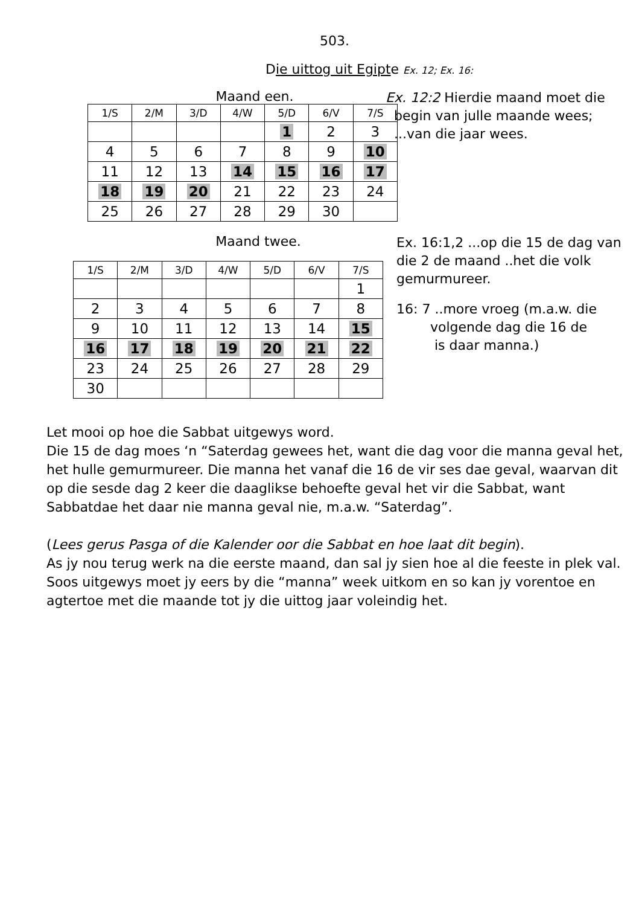503.
Die uittog uit Egipte Ex. 12; Ex. 16:
Maand een.
| 1/S | 2/M | 3/D | 4/W | 5/D | 6/V | 7/S |
| | | | | 1 | 2 | 3 |
| 4 | 5 | 6 | 7 | 8 | 9 | 10 |
| 11 | 12 | 13 | 14 | 15 | 16 | 17 |
| 18 | 19 | 20 | 21 | 22 | 23 | 24 |
| 25 | 26 | 27 | 28 | 29 | 30 | |
Ex. 12:2 Hierdie maand moet die
begin van julle maande wees;
...van die jaar wees.
Maand twee.
| 1/S | 2/M | 3/D | 4/W | 5/D | 6/V | 7/S |
| | | | | | | 1 |
| 2 | 3 | 4 | 5 | 6 | 7 | 8 |
| 9 | 10 | 11 | 12 | 13 | 14 | 15 |
| 16 | 17 | 18 | 19 | 20 | 21 | 22 |
| 23 | 24 | 25 | 26 | 27 | 28 | 29 |
| 30 | | | | | | |
Ex. 16:1,2 ...op die 15 de dag van
die 2 de maand ..het die volk
gemurmureer.
16: 7 ..more vroeg (m.a.w. die
volgende dag die 16 de
is daar manna.)
Let mooi op hoe die Sabbat uitgewys word.
Die 15 de dag moes ‘n “Saterdag gewees het, want die dag voor die manna geval het, het hulle gemurmureer. Die manna het vanaf die 16 de vir ses dae geval, waarvan dit op die sesde dag 2 keer die daaglikse behoefte geval het vir die Sabbat, want Sabbatdae het daar nie manna geval nie, m.a.w. “Saterdag”.
(Lees gerus Pasga of die Kalender oor die Sabbat en hoe laat dit begin).
As jy nou terug werk na die eerste maand, dan sal jy sien hoe al die feeste in plek val. Soos uitgewys moet jy eers by die “manna” week uitkom en so kan jy vorentoe en agtertoe met die maande tot jy die uittog jaar voleindig het.